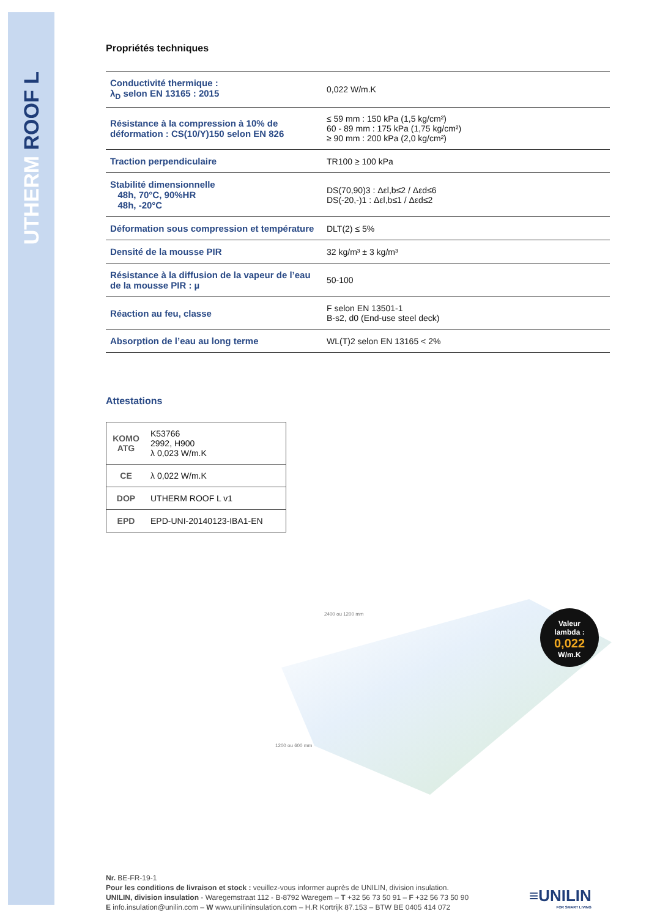UTHERM ROOF L
Propriétés techniques
| Conductivité thermique : λ<sub>D</sub> selon EN 13165 : 2015 | 0,022 W/m.K |
| Résistance à la compression à 10% de déformation : CS(10/Y)150 selon EN 826 | ≤ 59 mm : 150 kPa (1,5 kg/cm²) 60 - 89 mm : 175 kPa (1,75 kg/cm²) ≥ 90 mm : 200 kPa (2,0 kg/cm²) |
| Traction perpendiculaire | TR100 ≥ 100 kPa |
| Stabilité dimensionnelle 48h, 70°C, 90%HR 48h, -20°C | DS(70,90)3 : Δεl,b≤2 / Δεd≤6 DS(-20,-)1 : Δεl,b≤1 / Δεd≤2 |
| Déformation sous compression et température | DLT(2) ≤ 5% |
| Densité de la mousse PIR | 32 kg/m³ ± 3 kg/m³ |
| Résistance à la diffusion de la vapeur de l’eau de la mousse PIR : µ | 50-100 |
| Réaction au feu, classe | F selon EN 13501-1 B-s2, d0 (End-use steel deck) |
| Absorption de l’eau au long terme | WL(T)2 selon EN 13165 < 2% |
Attestations
| KOMO ATG | K53766 2992, H900 λ 0,023 W/m.K |
| CE | λ 0,022 W/m.K |
| DOP | UTHERM ROOF L v1 |
| EPD | EPD-UNI-20140123-IBA1-EN |
2400 ou 1200 mm
1200 ou 600 mm
Valeur
lambda :
0,022
W/m.K
Nr. BE-FR-19-1
Pour les conditions de livraison et stock : veuillez-vous informer auprès de UNILIN, division insulation.
UNILIN, division insulation - Waregemstraat 112 - B-8792 Waregem – T +32 56 73 50 91 – F +32 56 73 50 90
E info.insulation@unilin.com – W www.unilininsulation.com – H.R Kortrijk 87.153 – BTW BE 0405 414 072
≡UNILIN
FOR SMART LIVING